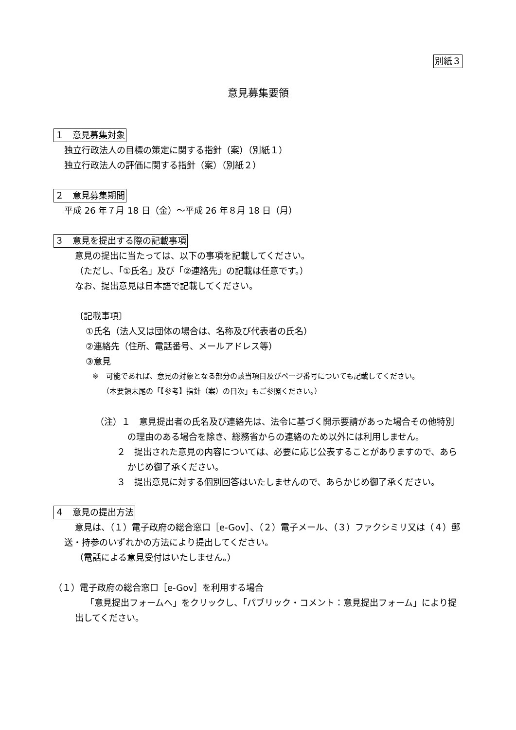別紙３
意見募集要領
１　意見募集対象
独立行政法人の目標の策定に関する指針（案）（別紙１）
独立行政法人の評価に関する指針（案）（別紙２）
２　意見募集期間
平成 26 年７月 18 日（金）～平成 26 年８月 18 日（月）
３　意見を提出する際の記載事項
意見の提出に当たっては、以下の事項を記載してください。
（ただし、「①氏名」及び「②連絡先」の記載は任意です。）
なお、提出意見は日本語で記載してください。
〔記載事項〕
①氏名（法人又は団体の場合は、名称及び代表者の氏名）
②連絡先（住所、電話番号、メールアドレス等）
③意見
※　可能であれば、意見の対象となる部分の該当項目及びページ番号についても記載してください。
（本要領末尾の「【参考】指針（案）の目次」もご参照ください。）
（注）１　意見提出者の氏名及び連絡先は、法令に基づく開示要請があった場合その他特別の理由のある場合を除き、総務省からの連絡のため以外には利用しません。
２　提出された意見の内容については、必要に応じ公表することがありますので、あらかじめ御了承ください。
３　提出意見に対する個別回答はいたしませんので、あらかじめ御了承ください。
４　意見の提出方法
意見は、（１）電子政府の総合窓口［e-Gov］、（２）電子メール、（３）ファクシミリ又は（４）郵送・持参のいずれかの方法により提出してください。
（電話による意見受付はいたしません。）
（１）電子政府の総合窓口［e-Gov］を利用する場合
「意見提出フォームへ」をクリックし、「パブリック・コメント：意見提出フォーム」により提出してください。